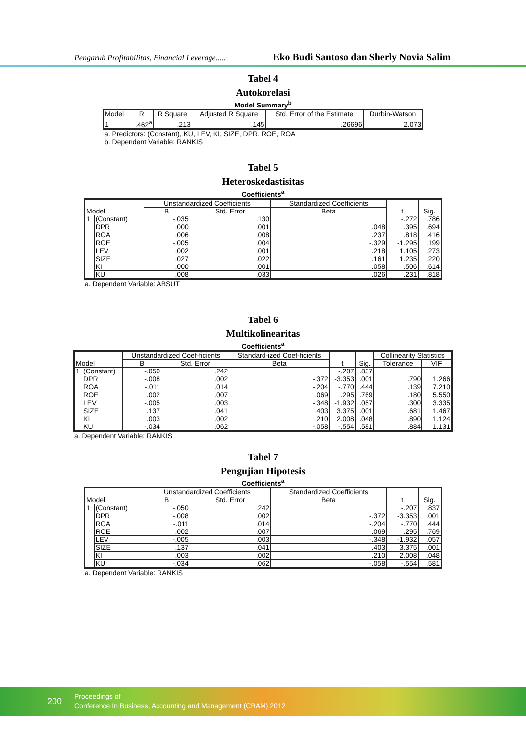Pengaruh Profitabilitas, Financial Leverage..... Eko Budi Santoso dan Sherly Novia Salim
Tabel 4
Autokorelasi
Model Summary<sup>b</sup>
| Model | R | R Square | Adjusted R Square | Std. Error of the Estimate | Durbin-Watson |
| --- | --- | --- | --- | --- | --- |
| 1 | .462<sup>a</sup> | .213 | .145 | .26696 | 2.073 |
a. Predictors: (Constant), KU, LEV, KI, SIZE, DPR, ROE, ROA
b. Dependent Variable: RANKIS
Tabel 5
Heteroskedastisitas
Coefficients<sup>a</sup>
| Model | | Unstandardized Coefficients | | Standardized Coefficients | t | Sig. |
| --- | --- | --- | --- | --- | --- | --- |
| | | B | Std. Error | Beta | | |
| 1 | (Constant) | -.035 | .130 | | -.272 | .786 |
| | DPR | .000 | .001 | .048 | .395 | .694 |
| | ROA | .006 | .008 | .237 | .818 | .416 |
| | ROE | -.005 | .004 | -.329 | -1.295 | .199 |
| | LEV | .002 | .001 | .218 | 1.105 | .273 |
| | SIZE | .027 | .022 | .161 | 1.235 | .220 |
| | KI | .000 | .001 | .058 | .506 | .614 |
| | KU | .008 | .033 | .026 | .231 | .818 |
a. Dependent Variable: ABSUT
Tabel 6
Multikolinearitas
Coefficients<sup>a</sup>
| Model | | Unstandardized Coef-ficients | | Standard-ized Coef-ficients | t | Sig. | Collinearity Statistics | |
| --- | --- | --- | --- | --- | --- | --- | --- | --- |
| | | B | Std. Error | Beta | | | Tolerance | VIF |
| 1 | (Constant) | -.050 | .242 | | -.207 | .837 | | |
| | DPR | -.008 | .002 | -.372 | -3.353 | .001 | .790 | 1.266 |
| | ROA | -.011 | .014 | -.204 | -.770 | .444 | .139 | 7.210 |
| | ROE | .002 | .007 | .069 | .295 | .769 | .180 | 5.550 |
| | LEV | -.005 | .003 | -.348 | -1.932 | .057 | .300 | 3.335 |
| | SIZE | .137 | .041 | .403 | 3.375 | .001 | .681 | 1.467 |
| | KI | .003 | .002 | .210 | 2.008 | .048 | .890 | 1.124 |
| | KU | -.034 | .062 | -.058 | -.554 | .581 | .884 | 1.131 |
a. Dependent Variable: RANKIS
Tabel 7
Pengujian Hipotesis
Coefficients<sup>a</sup>
| Model | | Unstandardized Coefficients | | Standardized Coefficients | t | Sig. |
| --- | --- | --- | --- | --- | --- | --- |
| | | B | Std. Error | Beta | | |
| 1 | (Constant) | -.050 | .242 | | -.207 | .837 |
| | DPR | -.008 | .002 | -.372 | -3.353 | .001 |
| | ROA | -.011 | .014 | -.204 | -.770 | .444 |
| | ROE | .002 | .007 | .069 | .295 | .769 |
| | LEV | -.005 | .003 | -.348 | -1.932 | .057 |
| | SIZE | .137 | .041 | .403 | 3.375 | .001 |
| | KI | .003 | .002 | .210 | 2.008 | .048 |
| | KU | -.034 | .062 | -.058 | -.554 | .581 |
a. Dependent Variable: RANKIS
200
Proceedings of
Conference In Business, Accounting and Management (CBAM) 2012